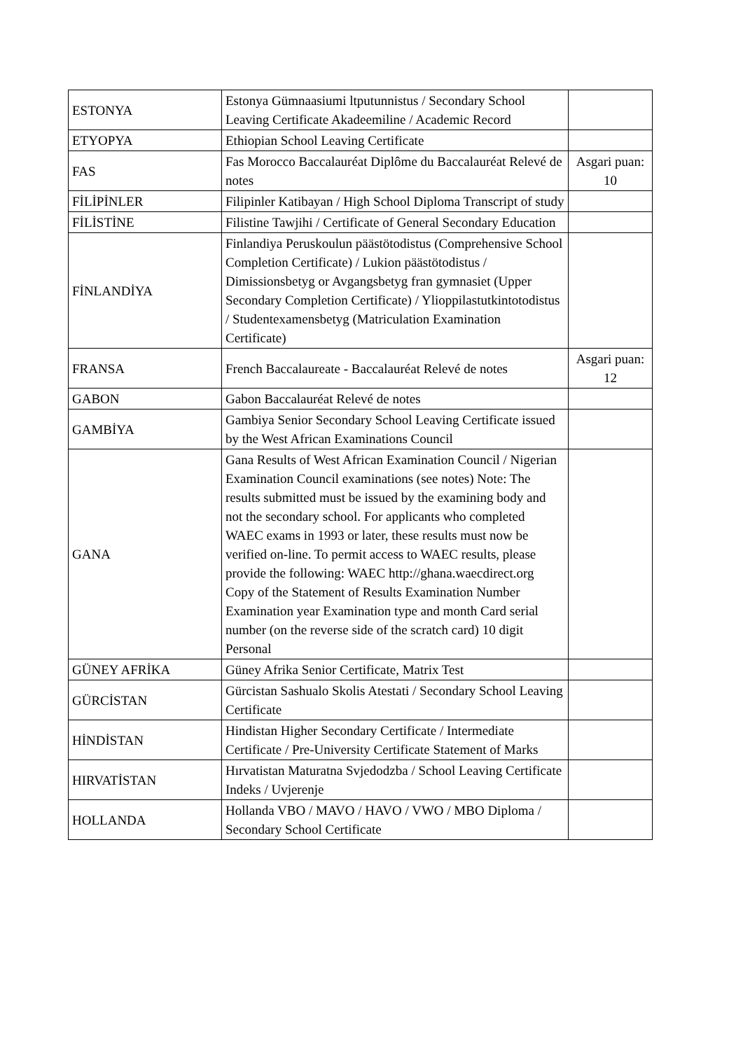| ESTONYA | Estonya Gümnaasiumi ltputunnistus / Secondary School Leaving Certificate Akadeemiline / Academic Record | |
| ETYOPYA | Ethiopian School Leaving Certificate | |
| FAS | Fas Morocco Baccalauréat Diplôme du Baccalauréat Relevé de notes | Asgari puan: 10 |
| FİLİPİNLER | Filipinler Katibayan / High School Diploma Transcript of study | |
| FİLİSTİNE | Filistine Tawjihi / Certificate of General Secondary Education | |
| FİNLANDİYA | Finlandiya Peruskoulun päästötodistus (Comprehensive School Completion Certificate) / Lukion päästötodistus / Dimissionsbetyg or Avgangsbetyg fran gymnasiet (Upper Secondary Completion Certificate) / Ylioppilastutkintotodistus / Studentexamensbetyg (Matriculation Examination Certificate) | |
| FRANSA | French Baccalaureate - Baccalauréat Relevé de notes | Asgari puan: 12 |
| GABON | Gabon Baccalauréat Relevé de notes | |
| GAMBİYA | Gambiya Senior Secondary School Leaving Certificate issued by the West African Examinations Council | |
| GANA | Gana Results of West African Examination Council / Nigerian Examination Council examinations (see notes) Note: The results submitted must be issued by the examining body and not the secondary school. For applicants who completed WAEC exams in 1993 or later, these results must now be verified on-line. To permit access to WAEC results, please provide the following: WAEC http://ghana.waecdirect.org Copy of the Statement of Results Examination Number Examination year Examination type and month Card serial number (on the reverse side of the scratch card) 10 digit Personal | |
| GÜNEY AFRİKA | Güney Afrika Senior Certificate, Matrix Test | |
| GÜRCİSTAN | Gürcistan Sashualo Skolis Atestati / Secondary School Leaving Certificate | |
| HİNDİSTAN | Hindistan Higher Secondary Certificate / Intermediate Certificate / Pre-University Certificate Statement of Marks | |
| HIRVATİSTAN | Hırvatistan Maturatna Svjedodzba / School Leaving Certificate Indeks / Uvjerenje | |
| HOLLANDA | Hollanda VBO / MAVO / HAVO / VWO / MBO Diploma / Secondary School Certificate | |